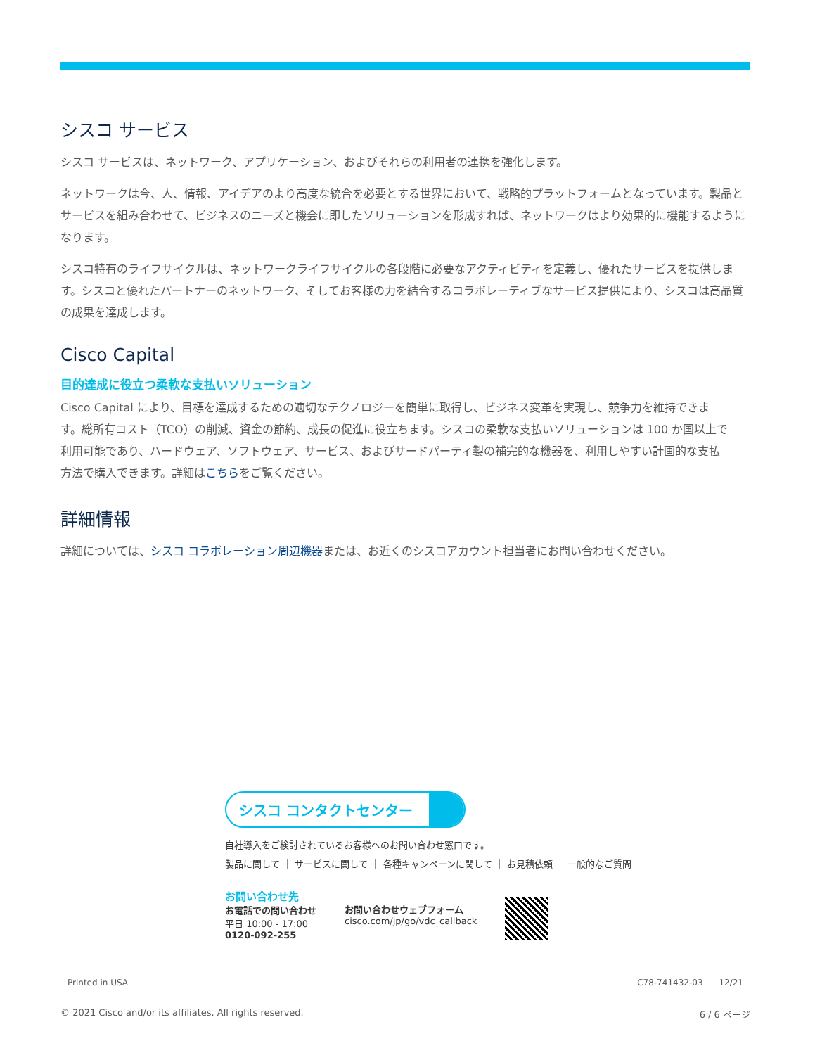シスコ サービス
シスコ サービスは、ネットワーク、アプリケーション、およびそれらの利用者の連携を強化します。
ネットワークは今、人、情報、アイデアのより高度な統合を必要とする世界において、戦略的プラットフォームとなっています。製品とサービスを組み合わせて、ビジネスのニーズと機会に即したソリューションを形成すれば、ネットワークはより効果的に機能するようになります。
シスコ特有のライフサイクルは、ネットワークライフサイクルの各段階に必要なアクティビティを定義し、優れたサービスを提供します。シスコと優れたパートナーのネットワーク、そしてお客様の力を結合するコラボレーティブなサービス提供により、シスコは高品質の成果を達成します。
Cisco Capital
目的達成に役立つ柔軟な支払いソリューション
Cisco Capital により、目標を達成するための適切なテクノロジーを簡単に取得し、ビジネス変革を実現し、競争力を維持できます。総所有コスト（TCO）の削減、資金の節約、成長の促進に役立ちます。シスコの柔軟な支払いソリューションは 100 か国以上で利用可能であり、ハードウェア、ソフトウェア、サービス、およびサードパーティ製の補完的な機器を、利用しやすい計画的な支払方法で購入できます。詳細はこちらをご覧ください。
詳細情報
詳細については、シスコ コラボレーション周辺機器または、お近くのシスコアカウント担当者にお問い合わせください。
シスコ コンタクトセンター
自社導入をご検討されているお客様へのお問い合わせ窓口です。
製品に関して ｜ サービスに関して ｜ 各種キャンペーンに関して ｜ お見積依頼 ｜ 一般的なご質問
お問い合わせ先
お電話での問い合わせ
平日 10:00 - 17:00
0120-092-255
お問い合わせウェブフォーム
cisco.com/jp/go/vdc_callback
Printed in USA C78-741432-03 12/21
© 2021 Cisco and/or its affiliates. All rights reserved. 6 / 6 ページ